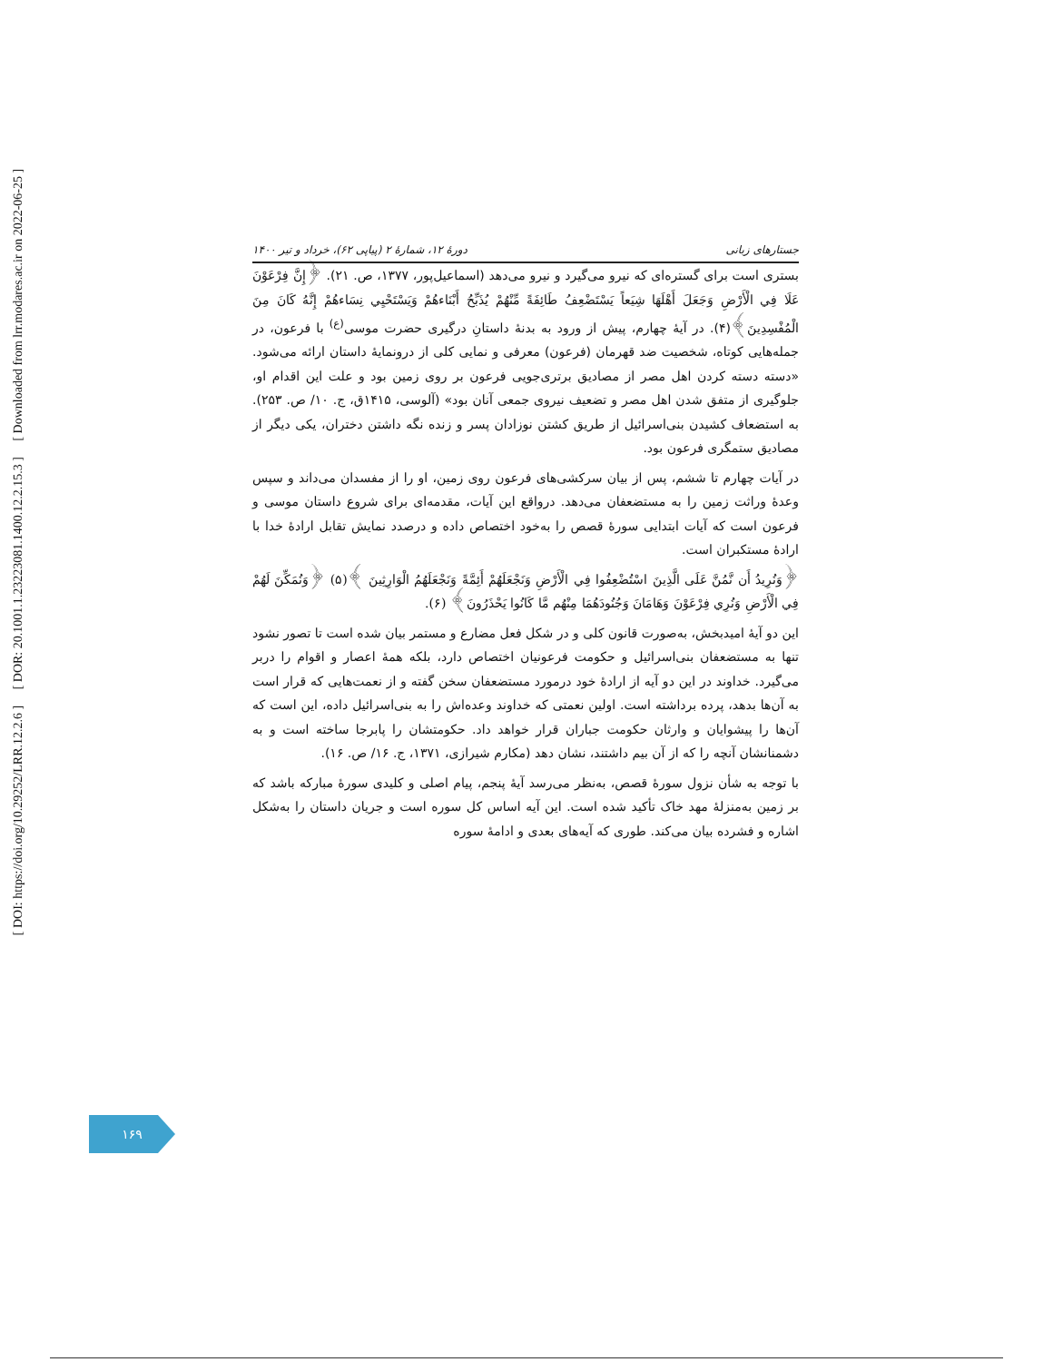[ DOI: https://doi.org/10.29252/LRR.12.2.6 ] [ DOR: 20.1001.1.23223081.1400.12.2.15.3 ] [ Downloaded from lrr.modares.ac.ir on 2022-06-25 ]
دورهٔ ۱۲، شمارهٔ ۲ (پیاپی ۶۲)، خرداد و تیر ۱۴۰۰ جستارهای زبانی
بستری است برای گستره‌ای که نیرو می‌گیرد و نیرو می‌دهد (اسماعیل‌پور، ۱۳۷۷، ص. ۲۱). ﴿إِنَّ فِرْعَوْنَ عَلَا فِي الْأَرْضِ وَجَعَلَ أَهْلَهَا شِيَعاً يَسْتَضْعِفُ طَائِفَةً مِّنْهُمْ يُذَبِّحُ أَبْنَاءهُمْ وَيَسْتَحْيِي نِسَاءهُمْ إِنَّهُ كَانَ مِنَ الْمُفْسِدِينَ﴾(۴). در آیهٔ چهارم، پیش از ورود به بدنهٔ داستانِ درگیری حضرت موسی<sup>(ع)</sup> با فرعون، در جمله‌هایی کوتاه، شخصیت ضد قهرمان (فرعون) معرفی و نمایی کلی از درونمایهٔ داستان ارائه می‌شود. «دسته دسته کردن اهل مصر از مصادیق برتری‌جویی فرعون بر روی زمین بود و علت این اقدام او، جلوگیری از متفق شدن اهل مصر و تضعیف نیروی جمعی آنان بود» (آلوسی، ۱۴۱۵ق، ج. ۱۰/ ص. ۲۵۳). به استضعاف کشیدن بنی‌اسرائیل از طریق کشتن نوزادان پسر و زنده نگه داشتن دختران، یکی دیگر از مصادیق ستمگری فرعون بود.
در آیات چهارم تا ششم، پس از بیان سرکشی‌های فرعون روی زمین، او را از مفسدان می‌داند و سپس وعدهٔ وراثت زمین را به مستضعفان می‌دهد. درواقع این آیات، مقدمه‌ای برای شروع داستان موسی و فرعون است که آیات ابتدایی سورهٔ قصص را به‌خود اختصاص داده و درصدد نمایش تقابل ارادهٔ خدا با ارادهٔ مستکبران است.
﴿وَنُرِيدُ أَن نَّمُنَّ عَلَى الَّذِينَ اسْتُضْعِفُوا فِي الْأَرْضِ وَنَجْعَلَهُمْ أَئِمَّةً وَنَجْعَلَهُمُ الْوَارِثِينَ ﴾(۵) ﴿وَنُمَكِّنَ لَهُمْ فِي الْأَرْضِ وَنُرِي فِرْعَوْنَ وَهَامَانَ وَجُنُودَهُمَا مِنْهُم مَّا كَانُوا يَحْذَرُونَ﴾ (۶).
این دو آیهٔ امیدبخش، به‌صورت قانون کلی و در شکل فعل مضارع و مستمر بیان شده است تا تصور نشود تنها به مستضعفان بنی‌اسرائیل و حکومت فرعونیان اختصاص دارد، بلکه همهٔ اعصار و اقوام را دربر می‌گیرد. خداوند در این دو آیه از ارادهٔ خود درمورد مستضعفان سخن گفته و از نعمت‌هایی که قرار است به آن‌ها بدهد، پرده برداشته است. اولین نعمتی که خداوند وعده‌اش را به بنی‌اسرائیل داده، این است که آن‌ها را پیشوایان و وارثان حکومت جباران قرار خواهد داد. حکومتشان را پابرجا ساخته است و به دشمنانشان آنچه را که از آن بیم داشتند، نشان دهد (مکارم شیرازی، ۱۳۷۱، ج. ۱۶/ ص. ۱۶).
با توجه به شأن نزول سورهٔ قصص، به‌نظر می‌رسد آیهٔ پنجم، پیام اصلی و کلیدی سورهٔ مبارکه باشد که بر زمین به‌منزلهٔ مهد خاک تأکید شده است. این آیه اساس کل سوره است و جریان داستان را به‌شکل اشاره و فشرده بیان می‌کند. طوری که آیه‌های بعدی و ادامهٔ سوره
۱۶۹